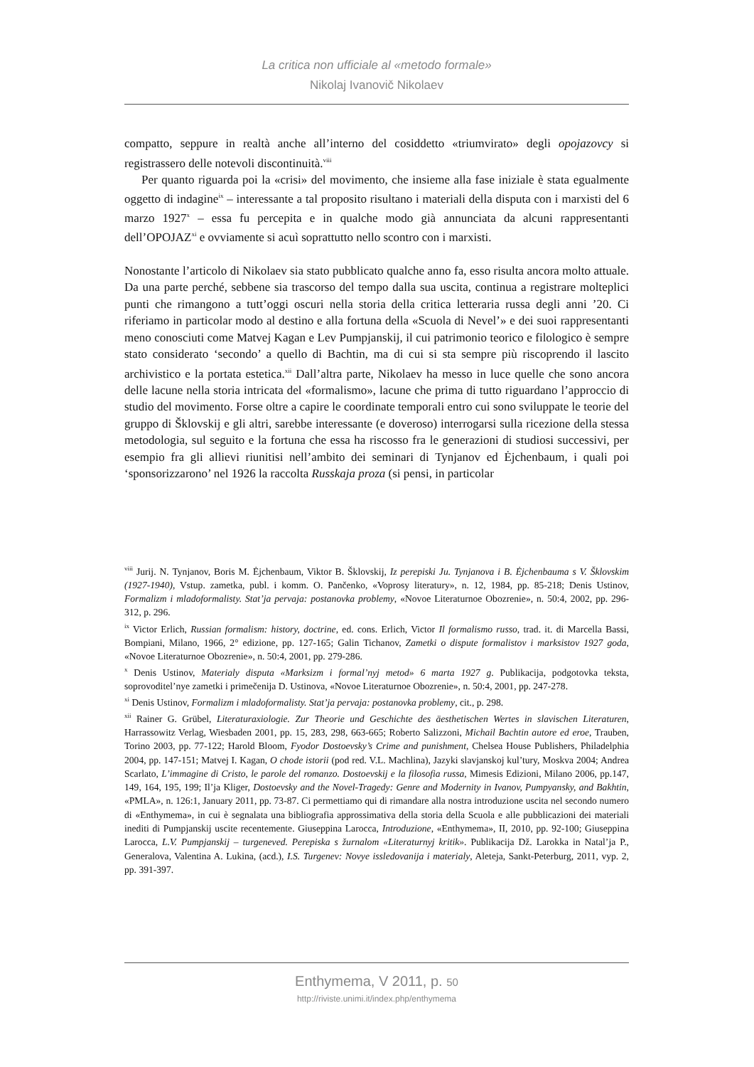La critica non ufficiale al «metodo formale»
Nikolaj Ivanovič Nikolaev
compatto, seppure in realtà anche all’interno del cosiddetto «triumvirato» degli opojazovcy si registrassero delle notevoli discontinuità.<sup>viii</sup>
Per quanto riguarda poi la «crisi» del movimento, che insieme alla fase iniziale è stata egualmente oggetto di indagine<sup>ix</sup> – interessante a tal proposito risultano i materiali della disputa con i marxisti del 6 marzo 1927<sup>x</sup> – essa fu percepita e in qualche modo già annunciata da alcuni rappresentanti dell’OPOJAZ<sup>xi</sup> e ovviamente si acuì soprattutto nello scontro con i marxisti.
Nonostante l’articolo di Nikolaev sia stato pubblicato qualche anno fa, esso risulta ancora molto attuale. Da una parte perché, sebbene sia trascorso del tempo dalla sua uscita, continua a registrare molteplici punti che rimangono a tutt’oggi oscuri nella storia della critica letteraria russa degli anni ’20. Ci riferiamo in particolar modo al destino e alla fortuna della «Scuola di Nevel’» e dei suoi rappresentanti meno conosciuti come Matvej Kagan e Lev Pumpjanskij, il cui patrimonio teorico e filologico è sempre stato considerato ‘secondo’ a quello di Bachtin, ma di cui si sta sempre più riscoprendo il lascito archivistico e la portata estetica.<sup>xii</sup> Dall’altra parte, Nikolaev ha messo in luce quelle che sono ancora delle lacune nella storia intricata del «formalismo», lacune che prima di tutto riguardano l’approccio di studio del movimento. Forse oltre a capire le coordinate temporali entro cui sono sviluppate le teorie del gruppo di Šklovskij e gli altri, sarebbe interessante (e doveroso) interrogarsi sulla ricezione della stessa metodologia, sul seguito e la fortuna che essa ha riscosso fra le generazioni di studiosi successivi, per esempio fra gli allievi riunitisi nell’ambito dei seminari di Tynjanov ed Ėjchenbaum, i quali poi ‘sponsorizzarono’ nel 1926 la raccolta Russkaja proza (si pensi, in particolar
<sup>viii</sup> Jurij. N. Tynjanov, Boris M. Ėjchenbaum, Viktor B. Šklovskij, Iz perepiski Ju. Tynjanova i B. Ėjchenbauma s V. Šklovskim (1927-1940), Vstup. zametka, publ. i komm. O. Pančenko, «Voprosy literatury», n. 12, 1984, pp. 85-218; Denis Ustinov, Formalizm i mladoformalisty. Stat’ja pervaja: postanovka problemy, «Novoe Literaturnoe Obozrenie», n. 50:4, 2002, pp. 296-312, p. 296.
<sup>ix</sup> Victor Erlich, Russian formalism: history, doctrine, ed. cons. Erlich, Victor Il formalismo russo, trad. it. di Marcella Bassi, Bompiani, Milano, 1966, 2° edizione, pp. 127-165; Galin Tichanov, Zametki o dispute formalistov i marksistov 1927 goda, «Novoe Literaturnoe Obozrenie», n. 50:4, 2001, pp. 279-286.
<sup>x</sup> Denis Ustinov, Materialy disputa «Marksizm i formal’nyj metod» 6 marta 1927 g. Publikacija, podgotovka teksta, soprovoditel’nye zametki i primečenija D. Ustinova, «Novoe Literaturnoe Obozrenie», n. 50:4, 2001, pp. 247-278.
<sup>xi</sup> Denis Ustinov, Formalizm i mladoformalisty. Stat’ja pervaja: postanovka problemy, cit., p. 298.
<sup>xii</sup> Rainer G. Grübel, Literaturaxiologie. Zur Theorie und Geschichte des äesthetischen Wertes in slavischen Literaturen, Harrassowitz Verlag, Wiesbaden 2001, pp. 15, 283, 298, 663-665; Roberto Salizzoni, Michail Bachtin autore ed eroe, Trauben, Torino 2003, pp. 77-122; Harold Bloom, Fyodor Dostoevsky’s Crime and punishment, Chelsea House Publishers, Philadelphia 2004, pp. 147-151; Matvej I. Kagan, O chode istorii (pod red. V.L. Machlina), Jazyki slavjanskoj kul’tury, Moskva 2004; Andrea Scarlato, L’immagine di Cristo, le parole del romanzo. Dostoevskij e la filosofia russa, Mimesis Edizioni, Milano 2006, pp.147, 149, 164, 195, 199; Il’ja Kliger, Dostoevsky and the Novel-Tragedy: Genre and Modernity in Ivanov, Pumpyansky, and Bakhtin, «PMLA», n. 126:1, January 2011, pp. 73-87. Ci permettiamo qui di rimandare alla nostra introduzione uscita nel secondo numero di «Enthymema», in cui è segnalata una bibliografia approssimativa della storia della Scuola e alle pubblicazioni dei materiali inediti di Pumpjanskij uscite recentemente. Giuseppina Larocca, Introduzione, «Enthymema», II, 2010, pp. 92-100; Giuseppina Larocca, L.V. Pumpjanskij – turgeneved. Perepiska s žurnalom «Literaturnyj kritik». Publikacija Dž. Larokka in Natal’ja P., Generalova, Valentina A. Lukina, (acd.), I.S. Turgenev: Novye issledovanija i materialy, Aleteja, Sankt-Peterburg, 2011, vyp. 2, pp. 391-397.
Enthymema, V 2011, p. 50
http://riviste.unimi.it/index.php/enthymema